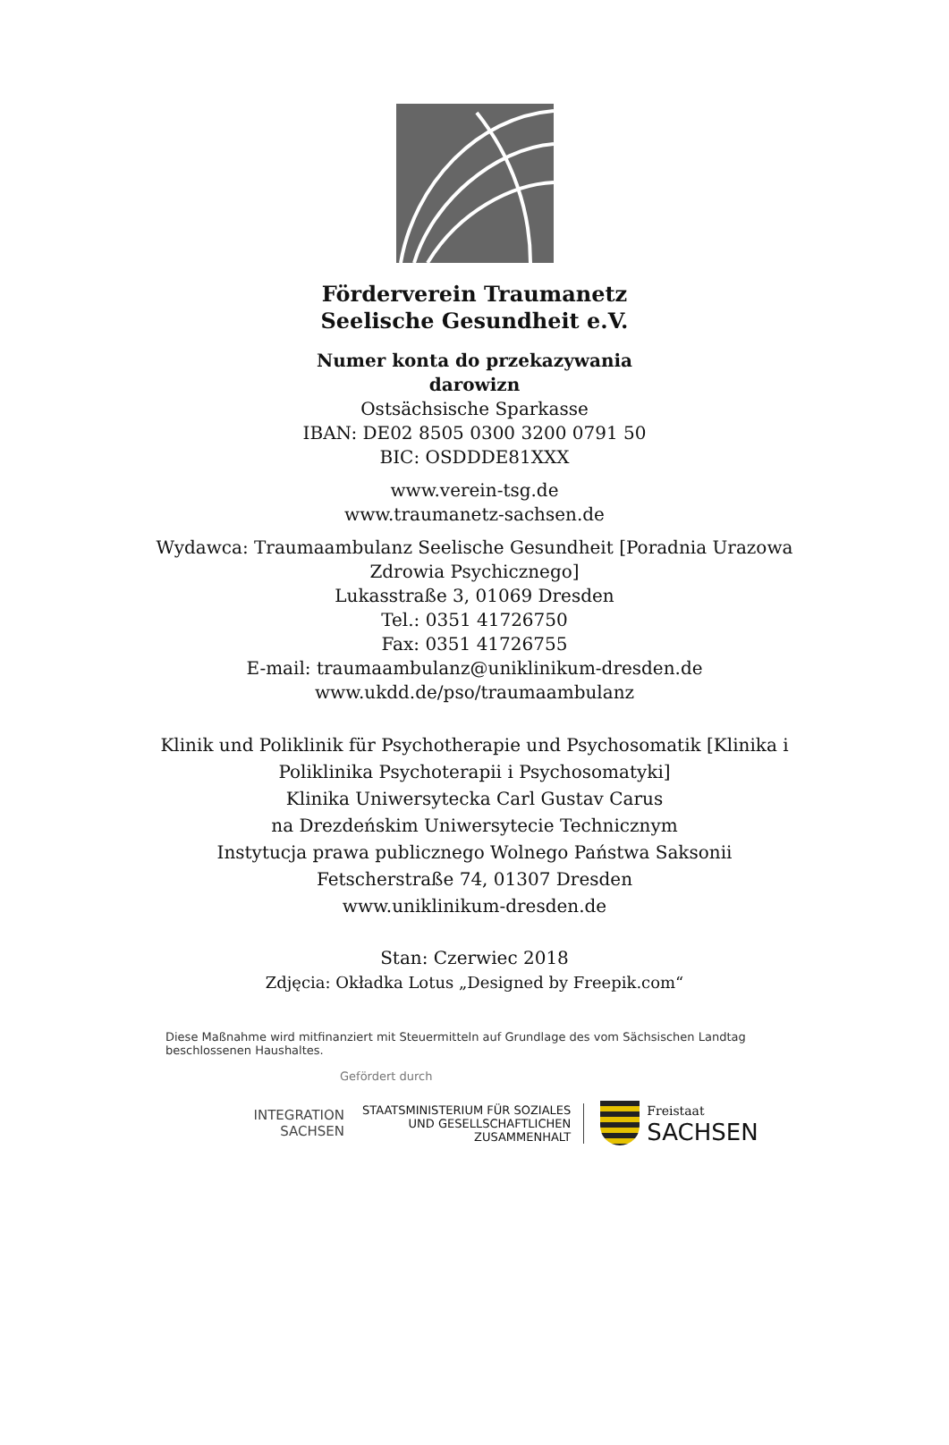Förderverein Traumanetz
Seelische Gesundheit e.V.
Numer konta do przekazywania
darowizn
Ostsächsische Sparkasse
IBAN: DE02 8505 0300 3200 0791 50
BIC: OSDDDE81XXX
www.verein-tsg.de
www.traumanetz-sachsen.de
Wydawca: Traumaambulanz Seelische Gesundheit [Poradnia Urazowa Zdrowia Psychicznego]
Lukasstraße 3, 01069 Dresden
Tel.: 0351 41726750
Fax: 0351 41726755
E-mail: traumaambulanz@uniklinikum-dresden.de
www.ukdd.de/pso/traumaambulanz
Klinik und Poliklinik für Psychotherapie und Psychosomatik [Klinika i Poliklinika Psychoterapii i Psychosomatyki]
Klinika Uniwersytecka Carl Gustav Carus
na Drezdeńskim Uniwersytecie Technicznym
Instytucja prawa publicznego Wolnego Państwa Saksonii
Fetscherstraße 74, 01307 Dresden
www.uniklinikum-dresden.de
Stan: Czerwiec 2018
Zdjęcia: Okładka Lotus „Designed by Freepik.com“
Diese Maßnahme wird mitfinanziert mit Steuermitteln auf Grundlage des vom Sächsischen Landtag beschlossenen Haushaltes.
Gefördert durch
INTEGRATION
SACHSEN
STAATSMINISTERIUM FÜR SOZIALES
UND GESELLSCHAFTLICHEN
ZUSAMMENHALT
Freistaat
SACHSEN